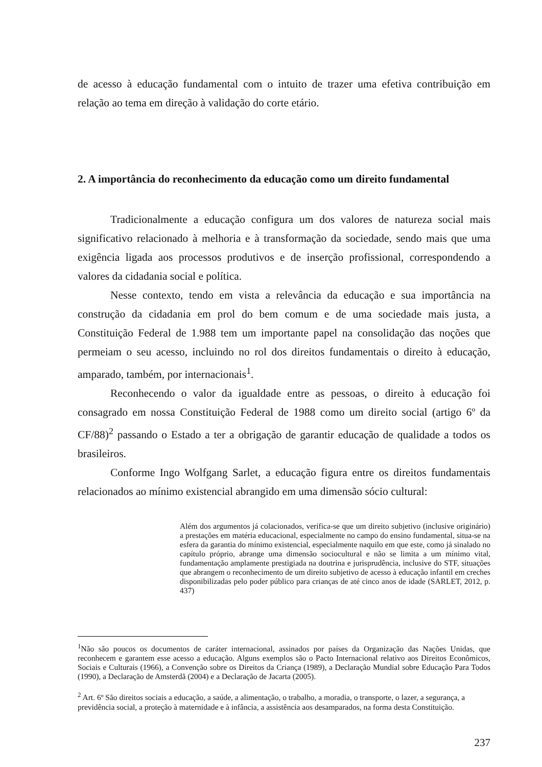de acesso à educação fundamental com o intuito de trazer uma efetiva contribuição em relação ao tema em direção à validação do corte etário.
2. A importância do reconhecimento da educação como um direito fundamental
Tradicionalmente a educação configura um dos valores de natureza social mais significativo relacionado à melhoria e à transformação da sociedade, sendo mais que uma exigência ligada aos processos produtivos e de inserção profissional, correspondendo a valores da cidadania social e política.
Nesse contexto, tendo em vista a relevância da educação e sua importância na construção da cidadania em prol do bem comum e de uma sociedade mais justa, a Constituição Federal de 1.988 tem um importante papel na consolidação das noções que permeiam o seu acesso, incluindo no rol dos direitos fundamentais o direito à educação, amparado, também, por internacionais<sup>1</sup>.
Reconhecendo o valor da igualdade entre as pessoas, o direito à educação foi consagrado em nossa Constituição Federal de 1988 como um direito social (artigo 6º da CF/88)<sup>2</sup> passando o Estado a ter a obrigação de garantir educação de qualidade a todos os brasileiros.
Conforme Ingo Wolfgang Sarlet, a educação figura entre os direitos fundamentais relacionados ao mínimo existencial abrangido em uma dimensão sócio cultural:
Além dos argumentos já colacionados, verifica-se que um direito subjetivo (inclusive originário) a prestações em matéria educacional, especialmente no campo do ensino fundamental, situa-se na esfera da garantia do mínimo existencial, especialmente naquilo em que este, como já sinalado no capítulo próprio, abrange uma dimensão sociocultural e não se limita a um mínimo vital, fundamentação amplamente prestigiada na doutrina e jurisprudência, inclusive do STF, situações que abrangem o reconhecimento de um direito subjetivo de acesso à educação infantil em creches disponibilizadas pelo poder público para crianças de até cinco anos de idade (SARLET, 2012, p. 437)
<sup>1</sup> Não são poucos os documentos de caráter internacional, assinados por países da Organização das Nações Unidas, que reconhecem e garantem esse acesso a educação. Alguns exemplos são o Pacto Internacional relativo aos Direitos Econômicos, Sociais e Culturais (1966), a Convenção sobre os Direitos da Criança (1989), a Declaração Mundial sobre Educação Para Todos (1990), a Declaração de Amsterdã (2004) e a Declaração de Jacarta (2005).
<sup>2</sup> Art. 6º São direitos sociais a educação, a saúde, a alimentação, o trabalho, a moradia, o transporte, o lazer, a segurança, a previdência social, a proteção à maternidade e à infância, a assistência aos desamparados, na forma desta Constituição.
237